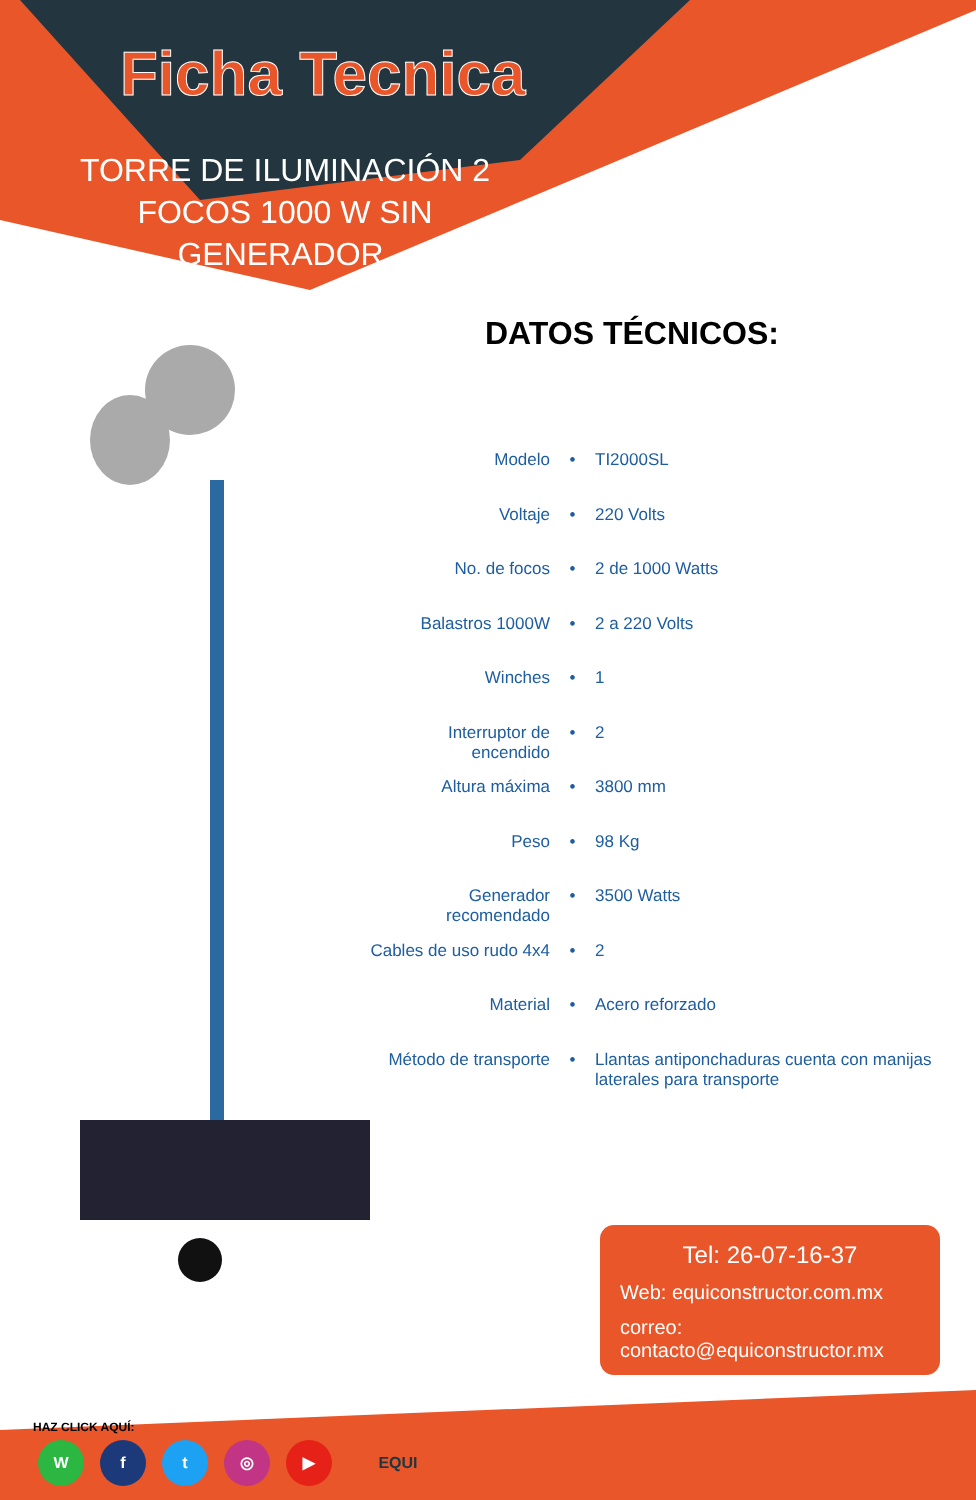Ficha Tecnica
TORRE DE ILUMINACIÓN 2 FOCOS 1000 W SIN GENERADOR.
DATOS TÉCNICOS:
| Modelo | • | TI2000SL |
| Voltaje | • | 220 Volts |
| No. de focos | • | 2 de 1000 Watts |
| Balastros 1000W | • | 2 a 220 Volts |
| Winches | • | 1 |
| Interruptor de encendido | • | 2 |
| Altura máxima | • | 3800 mm |
| Peso | • | 98 Kg |
| Generador recomendado | • | 3500 Watts |
| Cables de uso rudo 4x4 | • | 2 |
| Material | • | Acero reforzado |
| Método de transporte | • | Llantas antiponchaduras cuenta con manijas laterales para transporte |
Tel: 26-07-16-37
Web: equiconstructor.com.mx
correo: contacto@equiconstructor.mx
HAZ CLICK AQUÍ:
Wft ◎ ▶ EQUI